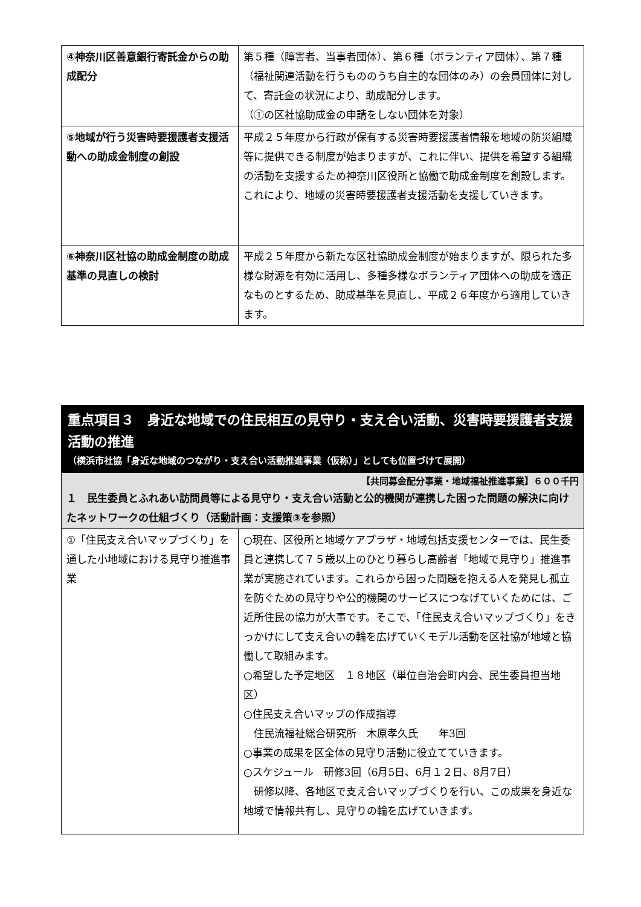| ④神奈川区善意銀行寄託金からの助成配分 | 第５種（障害者、当事者団体）、第６種（ボランティア団体）、第７種（福祉関連活動を行うもののうち自主的な団体のみ）の会員団体に対して、寄託金の状況により、助成配分します。 （①の区社協助成金の申請をしない団体を対象） |
| ⑤地域が行う災害時要援護者支援活動への助成金制度の創設 | 平成２５年度から行政が保有する災害時要援護者情報を地域の防災組織等に提供できる制度が始まりますが、これに伴い、提供を希望する組織の活動を支援するため神奈川区役所と協働で助成金制度を創設します。 これにより、地域の災害時要援護者支援活動を支援していきます。 |
| ⑥神奈川区社協の助成金制度の助成基準の見直しの検討 | 平成２５年度から新たな区社協助成金制度が始まりますが、限られた多様な財源を有効に活用し、多種多様なボランティア団体への助成を適正なものとするため、助成基準を見直し、平成２６年度から適用していきます。 |
| 重点項目３ 身近な地域での住民相互の見守り・支え合い活動、災害時要援護者支援活動の推進 （横浜市社協「身近な地域のつながり・支え合い活動推進事業（仮称）」としても位置づけて展開） | |
| 【共同募金配分事業・地域福祉推進事業】６００千円 １ 民生委員とふれあい訪問員等による見守り・支え合い活動と公的機関が連携した困った問題の解決に向けたネットワークの仕組づくり（活動計画：支援策③を参照） | |
| ①「住民支え合いマップづくり」を通した小地域における見守り推進事業 | ○現在、区役所と地域ケアプラザ・地域包括支援センターでは、民生委員と連携して７５歳以上のひとり暮らし高齢者「地域で見守り」推進事業が実施されています。これらから困った問題を抱える人を発見し孤立を防ぐための見守りや公的機関のサービスにつなげていくためには、ご近所住民の協力が大事です。そこで、「住民支え合いマップづくり」をきっかけにして支え合いの輪を広げていくモデル活動を区社協が地域と協働して取組みます。 ○希望した予定地区 １８地区（単位自治会町内会、民生委員担当地区） ○住民支え合いマップの作成指導 住民流福祉総合研究所 木原孝久氏 年3回 ○事業の成果を区全体の見守り活動に役立てていきます。 ○スケジュール 研修3回（6月5日、6月１２日、8月7日） 研修以降、各地区で支え合いマップづくりを行い、この成果を身近な地域で情報共有し、見守りの輪を広げていきます。 |